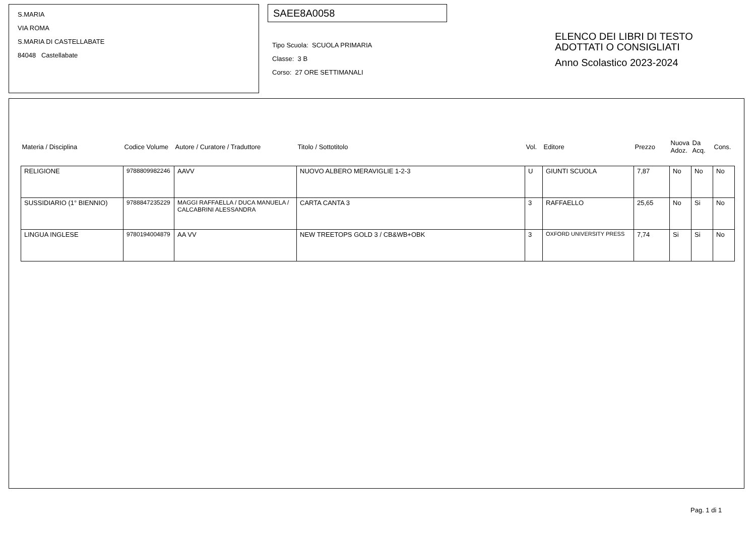S.MARIA
VIA ROMA
S.MARIA DI CASTELLABATE
84048 Castellabate
SAEE8A0058
Tipo Scuola: SCUOLA PRIMARIA
Classe: 3 B
Corso: 27 ORE SETTIMANALI
ELENCO DEI LIBRI DI TESTO
ADOTTATI O CONSIGLIATI
Anno Scolastico 2023-2024
| Materia / Disciplina | Codice Volume | Autore / Curatore / Traduttore | Titolo / Sottotitolo | Vol. | Editore | Prezzo | Nuova Adoz. | Da Acq. | Cons. |
| --- | --- | --- | --- | --- | --- | --- | --- | --- | --- |
| RELIGIONE | 9788809982246 | AAVV | NUOVO ALBERO MERAVIGLIE 1-2-3 | U | GIUNTI SCUOLA | 7,87 | No | No | No |
| SUSSIDIARIO (1° BIENNIO) | 9788847235229 | MAGGI RAFFAELLA / DUCA MANUELA / CALCABRINI ALESSANDRA | CARTA CANTA 3 | 3 | RAFFAELLO | 25,65 | No | Si | No |
| LINGUA INGLESE | 9780194004879 | AA VV | NEW TREETOPS GOLD 3 / CB&WB+OBK | 3 | OXFORD UNIVERSITY PRESS | 7,74 | Si | Si | No |
Pag. 1 di 1